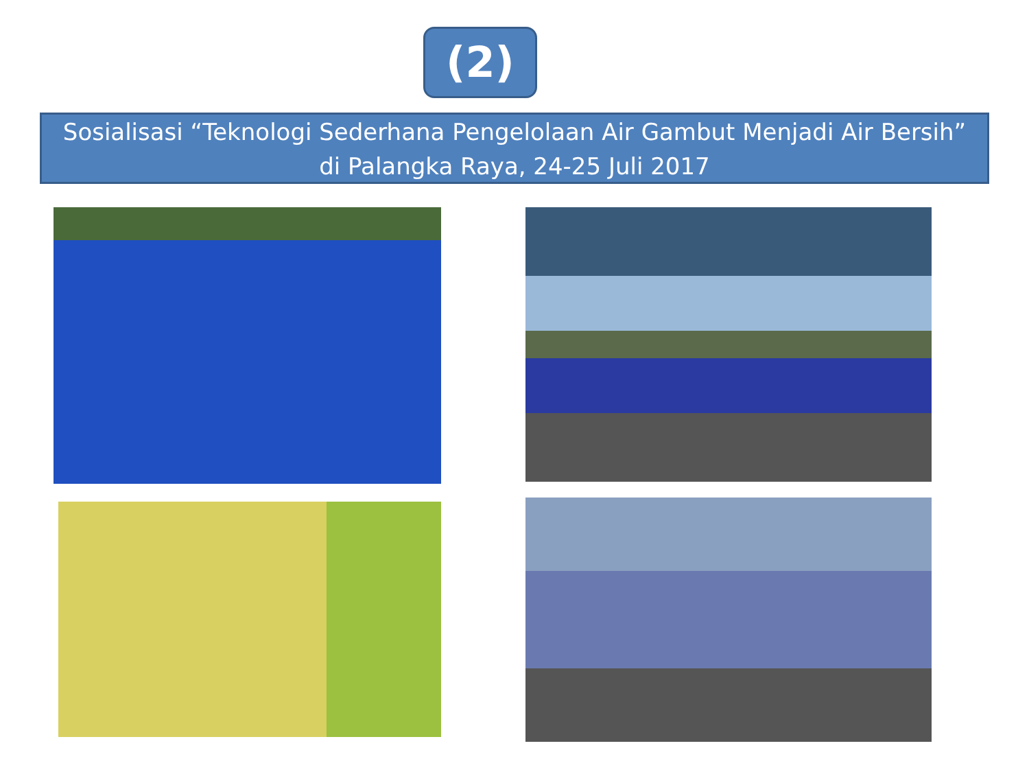(2)
Sosialisasi “Teknologi Sederhana Pengelolaan Air Gambut Menjadi Air Bersih”
di Palangka Raya, 24-25 Juli 2017